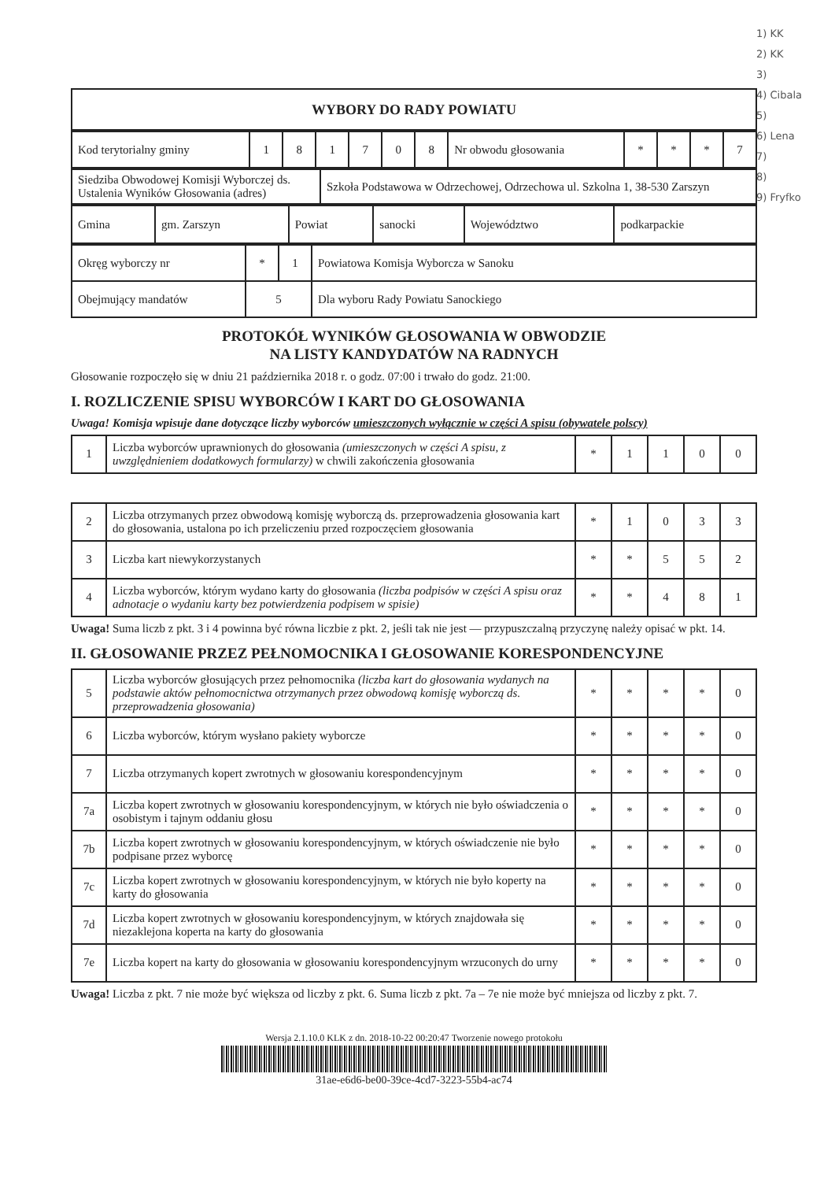1) KK
2) KK
3)
4) Cibala
5)
6) Lena
7)
8)
9) Fryfko
| WYBORY DO RADY POWIATU |
| Kod terytorialny gminy | 1 | 8 | 1 | 7 | 0 | 8 | Nr obwodu głosowania | * | * | * | 7 |
| Siedziba Obwodowej Komisji Wyborczej ds. Ustalenia Wyników Głosowania (adres) | Szkoła Podstawowa w Odrzechowej, Odrzechowa ul. Szkolna 1, 38-530 Zarszyn |
| Gmina | gm. Zarszyn | Powiat | sanocki | Województwo | podkarpackie |
| Okręg wyborczy nr | * | 1 | Powiatowa Komisja Wyborcza w Sanoku |
| Obejmujący mandatów | 5 | | Dla wyboru Rady Powiatu Sanockiego |
PROTOKÓŁ WYNIKÓW GŁOSOWANIA W OBWODZIE
NA LISTY KANDYDATÓW NA RADNYCH
Głosowanie rozpoczęło się w dniu 21 października 2018 r. o godz. 07:00 i trwało do godz. 21:00.
I. ROZLICZENIE SPISU WYBORCÓW I KART DO GŁOSOWANIA
Uwaga! Komisja wpisuje dane dotyczące liczby wyborców umieszczonych wyłącznie w części A spisu (obywatele polscy)
| 1 | Liczba wyborców uprawnionych do głosowania (umieszczonych w części A spisu, z uwzględnieniem dodatkowych formularzy) w chwili zakończenia głosowania | * | 1 | 1 | 0 | 0 |
| 2 | Liczba otrzymanych przez obwodową komisję wyborczą ds. przeprowadzenia głosowania kart do głosowania, ustalona po ich przeliczeniu przed rozpoczęciem głosowania | * | 1 | 0 | 3 | 3 |
| 3 | Liczba kart niewykorzystanych | * | * | 5 | 5 | 2 |
| 4 | Liczba wyborców, którym wydano karty do głosowania (liczba podpisów w części A spisu oraz adnotacje o wydaniu karty bez potwierdzenia podpisem w spisie) | * | * | 4 | 8 | 1 |
Uwaga! Suma liczb z pkt. 3 i 4 powinna być równa liczbie z pkt. 2, jeśli tak nie jest — przypuszczalną przyczynę należy opisać w pkt. 14.
II. GŁOSOWANIE PRZEZ PEŁNOMOCNIKA I GŁOSOWANIE KORESPONDENCYJNE
| 5 | Liczba wyborców głosujących przez pełnomocnika (liczba kart do głosowania wydanych na podstawie aktów pełnomocnictwa otrzymanych przez obwodową komisję wyborczą ds. przeprowadzenia głosowania) | * | * | * | * | 0 |
| 6 | Liczba wyborców, którym wysłano pakiety wyborcze | * | * | * | * | 0 |
| 7 | Liczba otrzymanych kopert zwrotnych w głosowaniu korespondencyjnym | * | * | * | * | 0 |
| 7a | Liczba kopert zwrotnych w głosowaniu korespondencyjnym, w których nie było oświadczenia o osobistym i tajnym oddaniu głosu | * | * | * | * | 0 |
| 7b | Liczba kopert zwrotnych w głosowaniu korespondencyjnym, w których oświadczenie nie było podpisane przez wyborcę | * | * | * | * | 0 |
| 7c | Liczba kopert zwrotnych w głosowaniu korespondencyjnym, w których nie było koperty na karty do głosowania | * | * | * | * | 0 |
| 7d | Liczba kopert zwrotnych w głosowaniu korespondencyjnym, w których znajdowała się niezaklejona koperta na karty do głosowania | * | * | * | * | 0 |
| 7e | Liczba kopert na karty do głosowania w głosowaniu korespondencyjnym wrzuconych do urny | * | * | * | * | 0 |
Uwaga! Liczba z pkt. 7 nie może być większa od liczby z pkt. 6. Suma liczb z pkt. 7a – 7e nie może być mniejsza od liczby z pkt. 7.
Wersja 2.1.10.0 KLK z dn. 2018-10-22 00:20:47 Tworzenie nowego protokołu
31ae-e6d6-be00-39ce-4cd7-3223-55b4-ac74